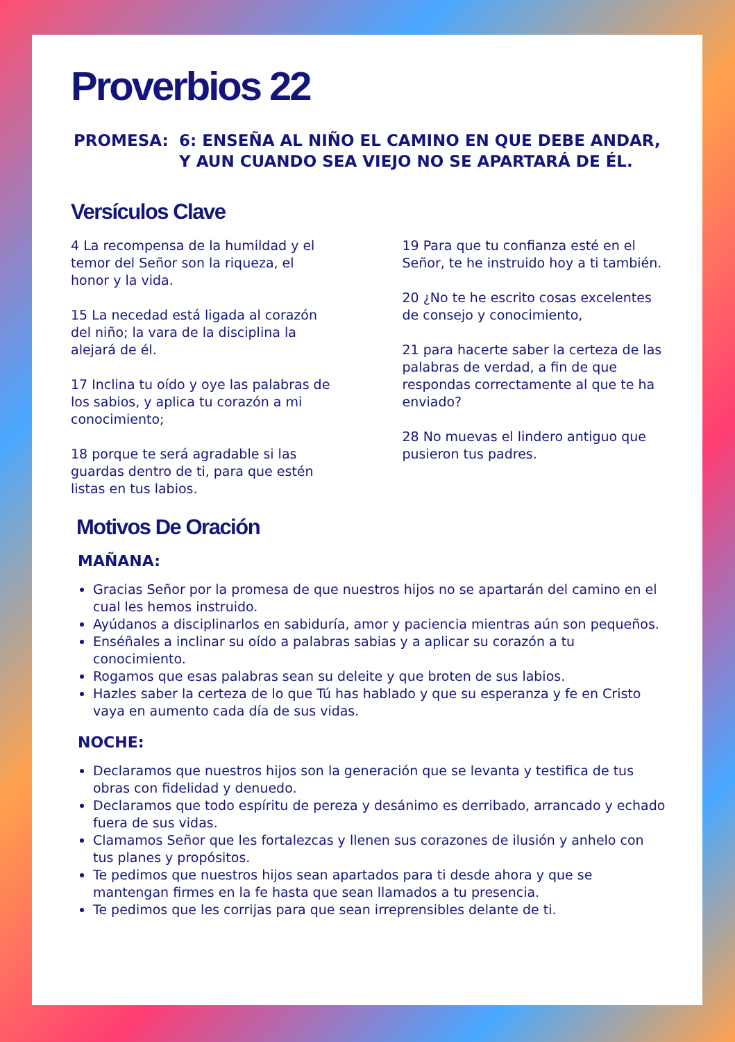Proverbios 22
PROMESA: 6: ENSEÑA AL NIÑO EL CAMINO EN QUE DEBE ANDAR, Y AUN CUANDO SEA VIEJO NO SE APARTARÁ DE ÉL.
Versículos Clave
4 La recompensa de la humildad y el temor del Señor son la riqueza, el honor y la vida.
15 La necedad está ligada al corazón del niño; la vara de la disciplina la alejará de él.
17 Inclina tu oído y oye las palabras de los sabios, y aplica tu corazón a mi conocimiento;
18 porque te será agradable si las guardas dentro de ti, para que estén listas en tus labios.
19 Para que tu confianza esté en el Señor, te he instruido hoy a ti también.
20 ¿No te he escrito cosas excelentes de consejo y conocimiento,
21 para hacerte saber la certeza de las palabras de verdad, a fin de que respondas correctamente al que te ha enviado?
28 No muevas el lindero antiguo que pusieron tus padres.
Motivos De Oración
MAÑANA:
Gracias Señor por la promesa de que nuestros hijos no se apartarán del camino en el cual les hemos instruido.
Ayúdanos a disciplinarlos en sabiduría, amor y paciencia mientras aún son pequeños.
Enséñales a inclinar su oído a palabras sabias y a aplicar su corazón a tu conocimiento.
Rogamos que esas palabras sean su deleite y que broten de sus labios.
Hazles saber la certeza de lo que Tú has hablado y que su esperanza y fe en Cristo vaya en aumento cada día de sus vidas.
NOCHE:
Declaramos que nuestros hijos son la generación que se levanta y testifica de tus obras con fidelidad y denuedo.
Declaramos que todo espíritu de pereza y desánimo es derribado, arrancado y echado fuera de sus vidas.
Clamamos Señor que les fortalezcas y llenen sus corazones de ilusión y anhelo con tus planes y propósitos.
Te pedimos que nuestros hijos sean apartados para ti desde ahora y que se mantengan firmes en la fe hasta que sean llamados a tu presencia.
Te pedimos que les corrijas para que sean irreprensibles delante de ti.